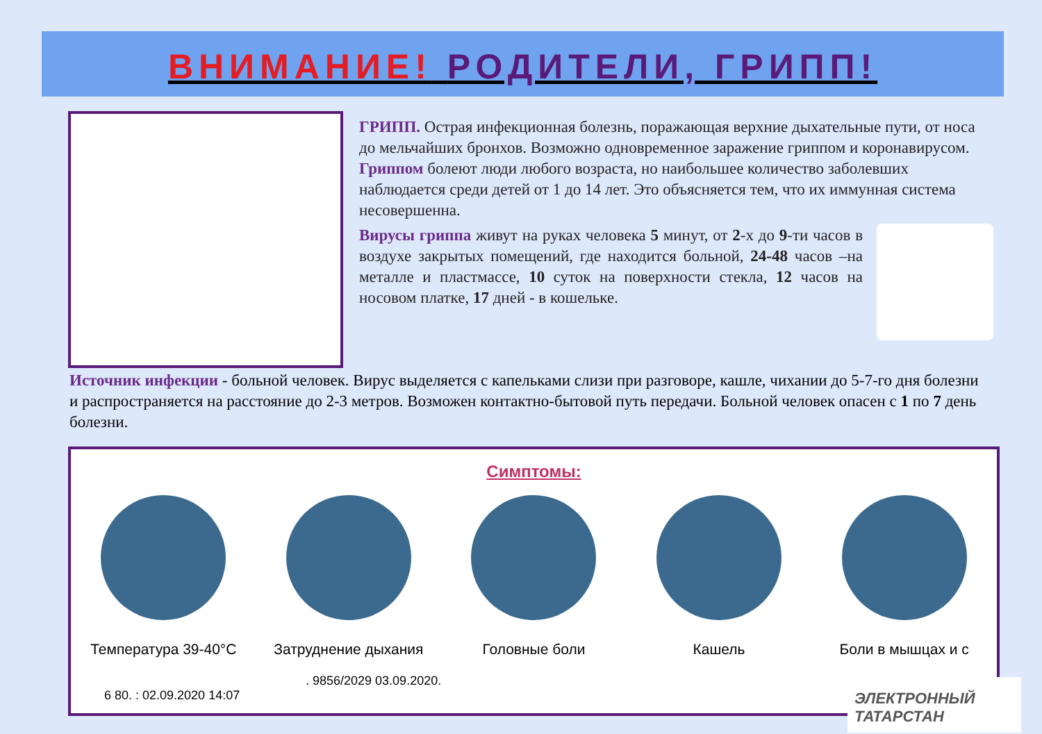ВНИМАНИЕ! РОДИТЕЛИ, ГРИПП!
ГРИПП. Острая инфекционная болезнь, поражающая верхние дыхательные пути, от носа до мельчайших бронхов. Возможно одновременное заражение гриппом и коронавирусом.
Гриппом болеют люди любого возраста, но наибольшее количество заболевших наблюдается среди детей от 1 до 14 лет. Это объясняется тем, что их иммунная система несовершенна.
Вирусы гриппа живут на руках человека 5 минут, от 2-х до 9-ти часов в воздухе закрытых помещений, где находится больной, 24-48 часов –на металле и пластмассе, 10 суток на поверхности стекла, 12 часов на носовом платке, 17 дней - в кошельке.
Источник инфекции - больной человек. Вирус выделяется с капельками слизи при разговоре, кашле, чихании до 5-7-го дня болезни и распространяется на расстояние до 2-3 метров. Возможен контактно-бытовой путь передачи. Больной человек опасен с 1 по 7 день болезни.
Симптомы:
Температура 39-40°С
Затруднение дыхания
Головные боли Кашель Боли в мышцах и с
. 9856/2029 03.09.2020.
6 80. : 02.09.2020 14:07
ЭЛЕКТРОННЫЙ ТАТАРСТАН